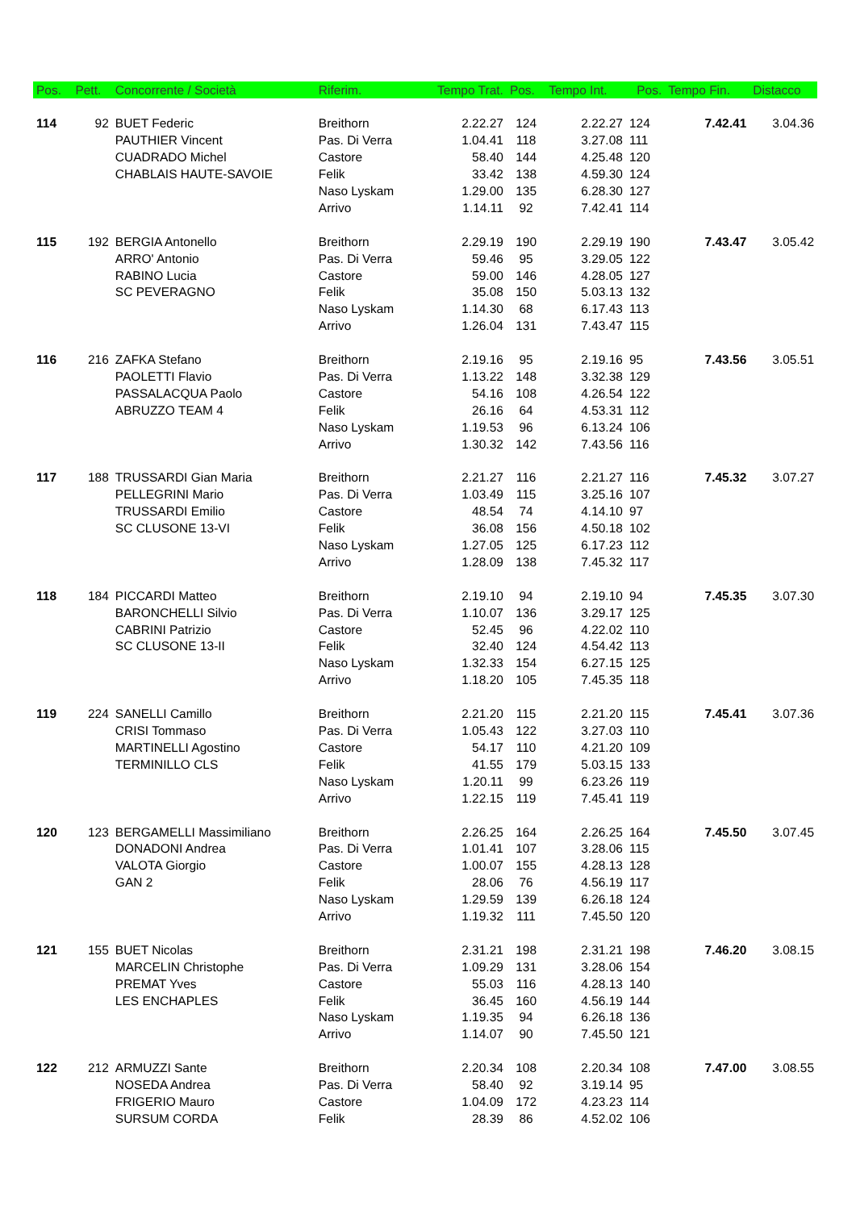| Pos. | Pett. | Concorrente / Società | Riferim. | Tempo Trat. | Pos. | Tempo Int. | Pos. | Tempo Fin. | Distacco |
| --- | --- | --- | --- | --- | --- | --- | --- | --- | --- |
| 114 | 92 | BUET Federic | Breithorn | 2.22.27 | 124 | 2.22.27 | 124 | 7.42.41 | 3.04.36 |
| | | PAUTHIER Vincent | Pas. Di Verra | 1.04.41 | 118 | 3.27.08 | 111 | | |
| | | CUADRADO Michel | Castore | 58.40 | 144 | 4.25.48 | 120 | | |
| | | CHABLAIS HAUTE-SAVOIE | Felik | 33.42 | 138 | 4.59.30 | 124 | | |
| | | | Naso Lyskam | 1.29.00 | 135 | 6.28.30 | 127 | | |
| | | | Arrivo | 1.14.11 | 92 | 7.42.41 | 114 | | |
| 115 | 192 | BERGIA Antonello | Breithorn | 2.29.19 | 190 | 2.29.19 | 190 | 7.43.47 | 3.05.42 |
| | | ARRO' Antonio | Pas. Di Verra | 59.46 | 95 | 3.29.05 | 122 | | |
| | | RABINO Lucia | Castore | 59.00 | 146 | 4.28.05 | 127 | | |
| | | SC PEVERAGNO | Felik | 35.08 | 150 | 5.03.13 | 132 | | |
| | | | Naso Lyskam | 1.14.30 | 68 | 6.17.43 | 113 | | |
| | | | Arrivo | 1.26.04 | 131 | 7.43.47 | 115 | | |
| 116 | 216 | ZAFKA Stefano | Breithorn | 2.19.16 | 95 | 2.19.16 | 95 | 7.43.56 | 3.05.51 |
| | | PAOLETTI Flavio | Pas. Di Verra | 1.13.22 | 148 | 3.32.38 | 129 | | |
| | | PASSALACQUA Paolo | Castore | 54.16 | 108 | 4.26.54 | 122 | | |
| | | ABRUZZO TEAM 4 | Felik | 26.16 | 64 | 4.53.31 | 112 | | |
| | | | Naso Lyskam | 1.19.53 | 96 | 6.13.24 | 106 | | |
| | | | Arrivo | 1.30.32 | 142 | 7.43.56 | 116 | | |
| 117 | 188 | TRUSSARDI Gian Maria | Breithorn | 2.21.27 | 116 | 2.21.27 | 116 | 7.45.32 | 3.07.27 |
| | | PELLEGRINI Mario | Pas. Di Verra | 1.03.49 | 115 | 3.25.16 | 107 | | |
| | | TRUSSARDI Emilio | Castore | 48.54 | 74 | 4.14.10 | 97 | | |
| | | SC CLUSONE 13-VI | Felik | 36.08 | 156 | 4.50.18 | 102 | | |
| | | | Naso Lyskam | 1.27.05 | 125 | 6.17.23 | 112 | | |
| | | | Arrivo | 1.28.09 | 138 | 7.45.32 | 117 | | |
| 118 | 184 | PICCARDI Matteo | Breithorn | 2.19.10 | 94 | 2.19.10 | 94 | 7.45.35 | 3.07.30 |
| | | BARONCHELLI Silvio | Pas. Di Verra | 1.10.07 | 136 | 3.29.17 | 125 | | |
| | | CABRINI Patrizio | Castore | 52.45 | 96 | 4.22.02 | 110 | | |
| | | SC CLUSONE 13-II | Felik | 32.40 | 124 | 4.54.42 | 113 | | |
| | | | Naso Lyskam | 1.32.33 | 154 | 6.27.15 | 125 | | |
| | | | Arrivo | 1.18.20 | 105 | 7.45.35 | 118 | | |
| 119 | 224 | SANELLI Camillo | Breithorn | 2.21.20 | 115 | 2.21.20 | 115 | 7.45.41 | 3.07.36 |
| | | CRISI Tommaso | Pas. Di Verra | 1.05.43 | 122 | 3.27.03 | 110 | | |
| | | MARTINELLI Agostino | Castore | 54.17 | 110 | 4.21.20 | 109 | | |
| | | TERMINILLO CLS | Felik | 41.55 | 179 | 5.03.15 | 133 | | |
| | | | Naso Lyskam | 1.20.11 | 99 | 6.23.26 | 119 | | |
| | | | Arrivo | 1.22.15 | 119 | 7.45.41 | 119 | | |
| 120 | 123 | BERGAMELLI Massimiliano | Breithorn | 2.26.25 | 164 | 2.26.25 | 164 | 7.45.50 | 3.07.45 |
| | | DONADONI Andrea | Pas. Di Verra | 1.01.41 | 107 | 3.28.06 | 115 | | |
| | | VALOTA Giorgio | Castore | 1.00.07 | 155 | 4.28.13 | 128 | | |
| | | GAN 2 | Felik | 28.06 | 76 | 4.56.19 | 117 | | |
| | | | Naso Lyskam | 1.29.59 | 139 | 6.26.18 | 124 | | |
| | | | Arrivo | 1.19.32 | 111 | 7.45.50 | 120 | | |
| 121 | 155 | BUET Nicolas | Breithorn | 2.31.21 | 198 | 2.31.21 | 198 | 7.46.20 | 3.08.15 |
| | | MARCELIN Christophe | Pas. Di Verra | 1.09.29 | 131 | 3.28.06 | 154 | | |
| | | PREMAT Yves | Castore | 55.03 | 116 | 4.28.13 | 140 | | |
| | | LES ENCHAPLES | Felik | 36.45 | 160 | 4.56.19 | 144 | | |
| | | | Naso Lyskam | 1.19.35 | 94 | 6.26.18 | 136 | | |
| | | | Arrivo | 1.14.07 | 90 | 7.45.50 | 121 | | |
| 122 | 212 | ARMUZZI Sante | Breithorn | 2.20.34 | 108 | 2.20.34 | 108 | 7.47.00 | 3.08.55 |
| | | NOSEDA Andrea | Pas. Di Verra | 58.40 | 92 | 3.19.14 | 95 | | |
| | | FRIGERIO Mauro | Castore | 1.04.09 | 172 | 4.23.23 | 114 | | |
| | | SURSUM CORDA | Felik | 28.39 | 86 | 4.52.02 | 106 | | |